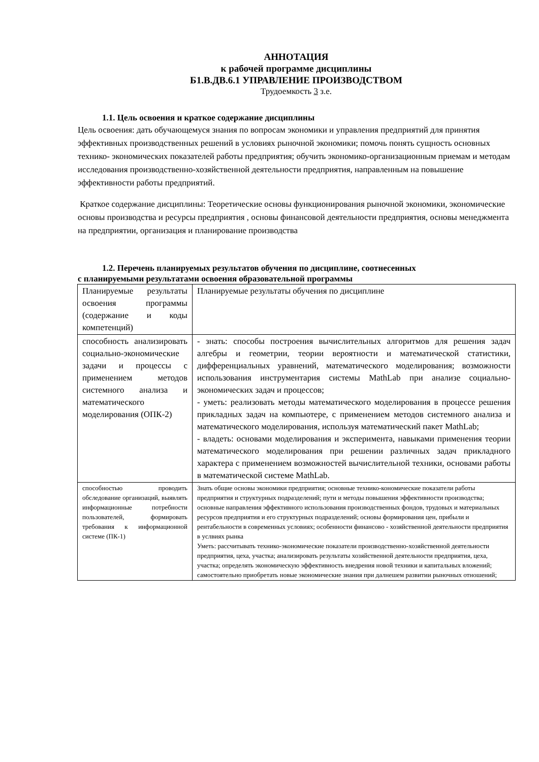АННОТАЦИЯ
к рабочей программе дисциплины
Б1.В.ДВ.6.1 УПРАВЛЕНИЕ ПРОИЗВОДСТВОМ
Трудоемкость 3 з.е.
1.1. Цель освоения и краткое содержание дисциплины
Цель освоения: дать обучающемуся знания по вопросам экономики и управления предприятий для принятия эффективных производственных решений в условиях рыночной экономики; помочь понять сущность основных технико- экономических показателей работы предприятия; обучить экономико-организационным приемам и методам исследования производственно-хозяйственной деятельности предприятия, направленным на повышение эффективности работы предприятий.
Краткое содержание дисциплины: Теоретические основы функционирования рыночной экономики, экономические основы производства и ресурсы предприятия , основы финансовой деятельности предприятия, основы менеджмента на предприятии, организация и планирование производства
1.2. Перечень планируемых результатов обучения по дисциплине, соотнесенных
с планируемыми результатами освоения образовательной программы
| Планируемые результаты освоения программы (содержание и коды компетенций) | Планируемые результаты обучения по дисциплине |
| способность анализировать социально-экономические задачи и процессы с применением методов системного анализа и математического моделирования (ОПК-2) | - знать: способы построения вычислительных алгоритмов для решения задач алгебры и геометрии, теории вероятности и математической статистики, дифференциальных уравнений, математического моделирования; возможности использования инструментария системы MathLab при анализе социально-экономических задач и процессов; - уметь: реализовать методы математического моделирования в процессе решения прикладных задач на компьютере, с применением методов системного анализа и математического моделирования, используя математический пакет MathLab; - владеть: основами моделирования и эксперимента, навыками применения теории математического моделирования при решении различных задач прикладного характера с применением возможностей вычислительной техники, основами работы в математической системе MathLab. |
| способностью проводить обследование организаций, выявлять информационные потребности пользователей, формировать требования к информационной системе (ПК-1) | Знать общие основы экономики предприятия; основные технико-кономические показатели работы предприятия и структурных подразделений; пути и методы повышения эффективности производства; основные направления эффективного использования производственных фондов, трудовых и материальных ресурсов предприятия и его структурных подразделений; основы формирования цен, прибыли и рентабельности в современных условиях; особенности финансово - хозяйственной деятельности предприятия в услвиях рынка Уметь: рассчитывать технико-экономические показатели производственно-хозяйственной деятельности предприятия, цеха, участка; анализировать результаты хозяйственной деятельности предприятия, цеха, участка; определять экономическую эффективность внедрения новой техники и капитальных вложений; самостоятельно приобретать новые экономические знания при далнешем развитии рыночных отношений; |